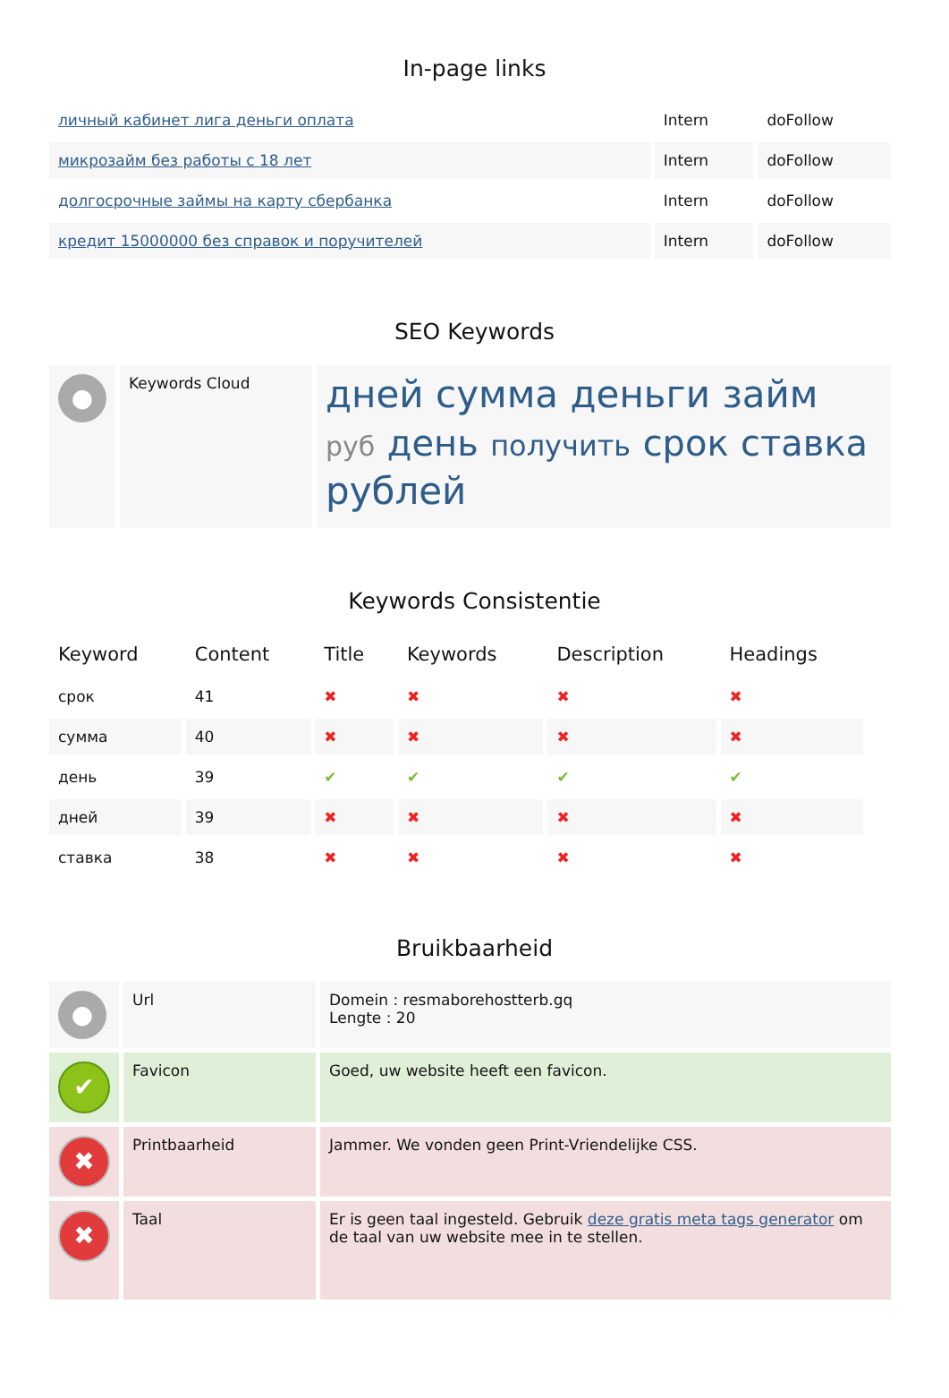In-page links
| личный кабинет лига деньги оплата | Intern | doFollow |
| микрозайм без работы с 18 лет | Intern | doFollow |
| долгосрочные займы на карту сбербанка | Intern | doFollow |
| кредит 15000000 без справок и поручителей | Intern | doFollow |
SEO Keywords
| ● | Keywords Cloud | дней сумма деньги займ руб день получить срок ставка рублей |
Keywords Consistentie
| Keyword | Content | Title | Keywords | Description | Headings |
| --- | --- | --- | --- | --- | --- |
| срок | 41 | ✖ | ✖ | ✖ | ✖ |
| сумма | 40 | ✖ | ✖ | ✖ | ✖ |
| день | 39 | ✔ | ✔ | ✔ | ✔ |
| дней | 39 | ✖ | ✖ | ✖ | ✖ |
| ставка | 38 | ✖ | ✖ | ✖ | ✖ |
Bruikbaarheid
| ● | Url | Domein : resmaborehostterb.gq Lengte : 20 |
| ✔ | Favicon | Goed, uw website heeft een favicon. |
| ✖ | Printbaarheid | Jammer. We vonden geen Print-Vriendelijke CSS. |
| ✖ | Taal | Er is geen taal ingesteld. Gebruik deze gratis meta tags generator om de taal van uw website mee in te stellen. |